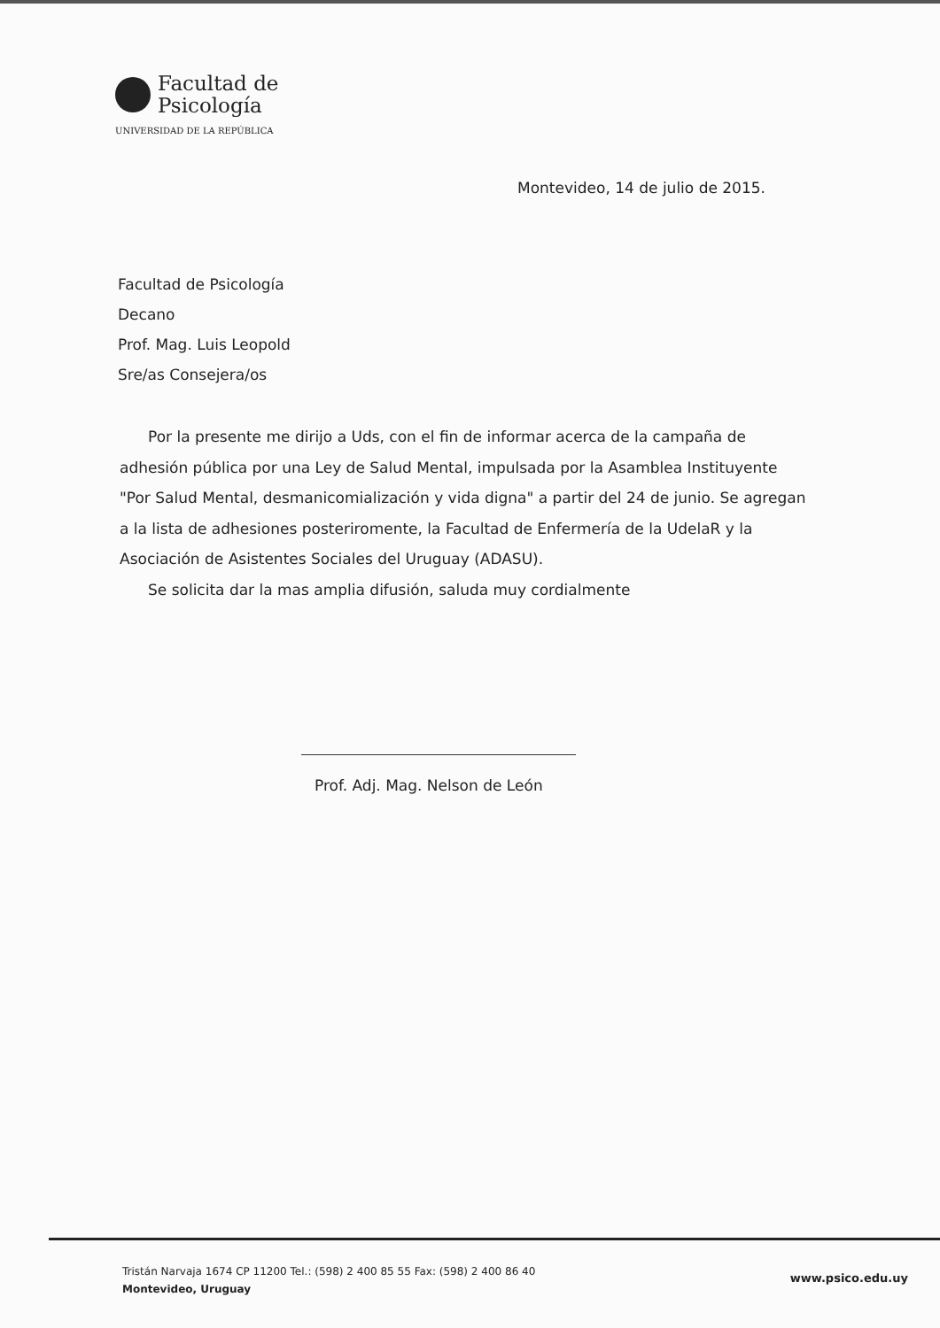Facultad de
Psicología
UNIVERSIDAD DE LA REPÚBLICA
Montevideo, 14 de julio de 2015.
Facultad de Psicología
Decano
Prof. Mag. Luis Leopold
Sre/as Consejera/os
Por la presente me dirijo a Uds, con el fin de informar acerca de la campaña de adhesión pública por una Ley de Salud Mental, impulsada por la Asamblea Instituyente "Por Salud Mental, desmanicomialización y vida digna" a partir del 24 de junio. Se agregan a la lista de adhesiones posteriromente, la Facultad de Enfermería de la UdelaR y la Asociación de Asistentes Sociales del Uruguay (ADASU).
Se solicita dar la mas amplia difusión, saluda muy cordialmente
Prof. Adj. Mag. Nelson de León
Tristán Narvaja 1674 CP 11200 Tel.: (598) 2 400 85 55 Fax: (598) 2 400 86 40
Montevideo, Uruguay
www.psico.edu.uy